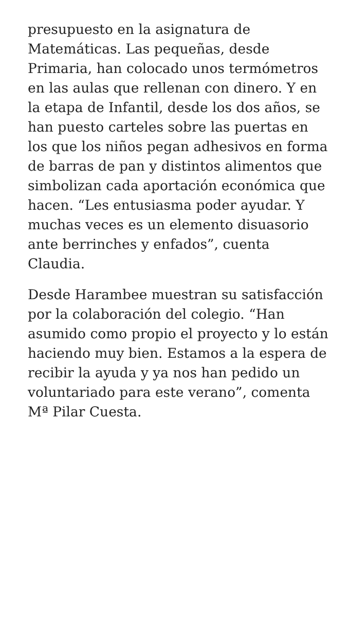presupuesto en la asignatura de Matemáticas. Las pequeñas, desde Primaria, han colocado unos termómetros en las aulas que rellenan con dinero. Y en la etapa de Infantil, desde los dos años, se han puesto carteles sobre las puertas en los que los niños pegan adhesivos en forma de barras de pan y distintos alimentos que simbolizan cada aportación económica que hacen. “Les entusiasma poder ayudar. Y muchas veces es un elemento disuasorio ante berrinches y enfados”, cuenta Claudia.
Desde Harambee muestran su satisfacción por la colaboración del colegio. “Han asumido como propio el proyecto y lo están haciendo muy bien. Estamos a la espera de recibir la ayuda y ya nos han pedido un voluntariado para este verano”, comenta Mª Pilar Cuesta.